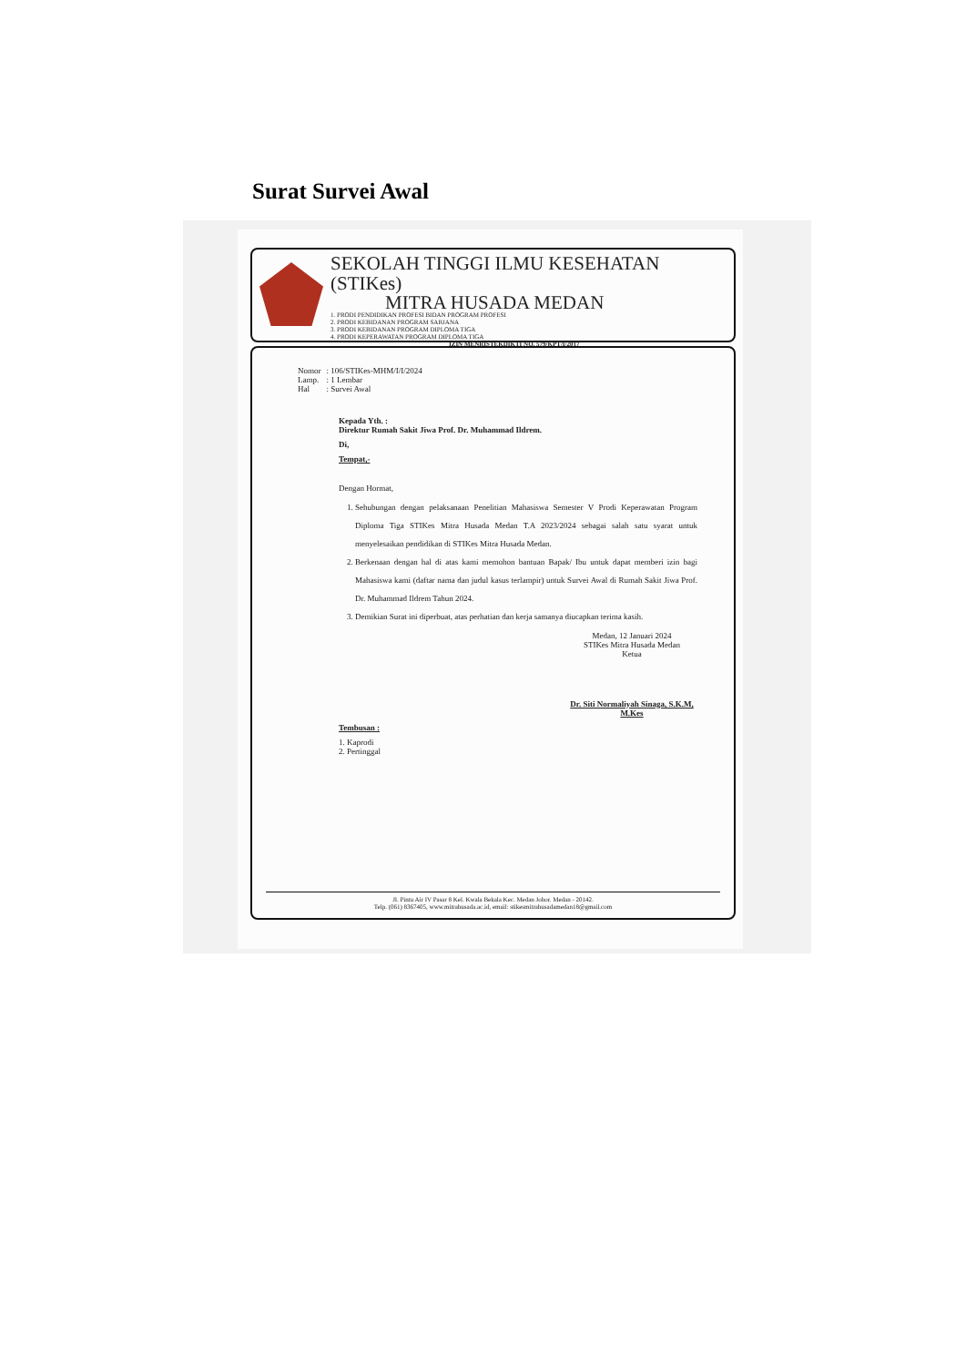Surat Survei Awal
SEKOLAH TINGGI ILMU KESEHATAN (STIKes)
MITRA HUSADA MEDAN
1. PRODI PENDIDIKAN PROFESI BIDAN PROGRAM PROFESI
2. PRODI KEBIDANAN PROGRAM SARJANA
3. PRODI KEBIDANAN PROGRAM DIPLOMA TIGA
4. PRODI KEPERAWATAN PROGRAM DIPLOMA TIGA
IZIN MENRISTEKDIKTI NO. 579/KPT/I/2017
| Nomor | : 106/STIKes-MHM/I/I/2024 |
| Lamp. | : 1 Lembar |
| Hal | : Survei Awal |
Kepada Yth. :
Direktur Rumah Sakit Jiwa Prof. Dr. Muhammad Ildrem.
Di,
Tempat,-
Dengan Hormat,
1. Sehubungan dengan pelaksanaan Penelitian Mahasiswa Semester V Prodi Keperawatan Program Diploma Tiga STIKes Mitra Husada Medan T.A 2023/2024 sebagai salah satu syarat untuk menyelesaikan pendidikan di STIKes Mitra Husada Medan.
2. Berkenaan dengan hal di atas kami memohon bantuan Bapak/ Ibu untuk dapat memberi izin bagi Mahasiswa kami (daftar nama dan judul kasus terlampir) untuk Survei Awal di Rumah Sakit Jiwa Prof. Dr. Muhammad Ildrem Tahun 2024.
3. Demikian Surat ini diperbuat, atas perhatian dan kerja samanya diucapkan terima kasih.
Medan, 12 Januari 2024
STIKes Mitra Husada Medan
Ketua
Dr. Siti Normaliyah Sinaga, S.K.M, M.Kes
Tembusan :
1. Kaprodi
2. Pertinggal
Jl. Pintu Air IV Pasar 8 Kel. Kwala Bekala Kec. Medan Johor. Medan - 20142.
Telp. (061) 8367405, www.mitrahusada.ac.id, email: stikesmitrahusadamedan18@gmail.com